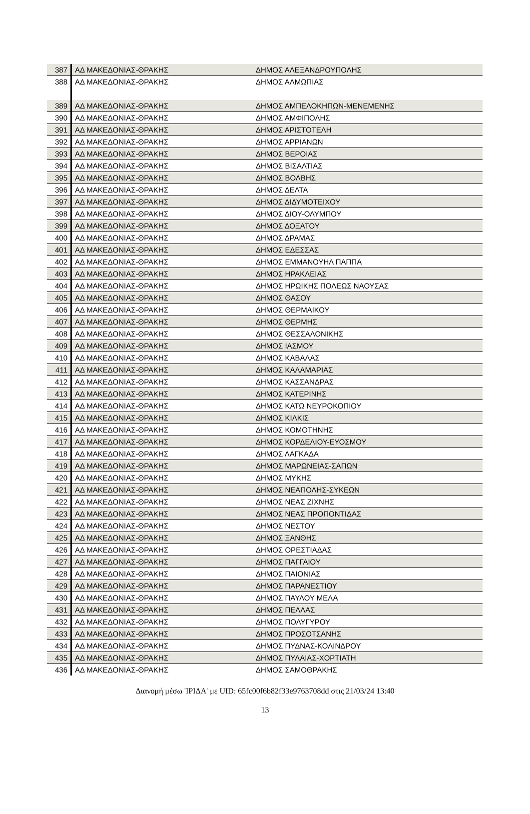| 387 | ΑΔ ΜΑΚΕΔΟΝΙΑΣ-ΘΡΑΚΗΣ | ΔΗΜΟΣ ΑΛΕΞΑΝΔΡΟΥΠΟΛΗΣ |
| 388 | ΑΔ ΜΑΚΕΔΟΝΙΑΣ-ΘΡΑΚΗΣ | ΔΗΜΟΣ ΑΛΜΩΠΙΑΣ |
| 389 | ΑΔ ΜΑΚΕΔΟΝΙΑΣ-ΘΡΑΚΗΣ | ΔΗΜΟΣ ΑΜΠΕΛΟΚΗΠΩΝ-ΜΕΝΕΜΕΝΗΣ |
| 390 | ΑΔ ΜΑΚΕΔΟΝΙΑΣ-ΘΡΑΚΗΣ | ΔΗΜΟΣ ΑΜΦΙΠΟΛΗΣ |
| 391 | ΑΔ ΜΑΚΕΔΟΝΙΑΣ-ΘΡΑΚΗΣ | ΔΗΜΟΣ ΑΡΙΣΤΟΤΕΛΗ |
| 392 | ΑΔ ΜΑΚΕΔΟΝΙΑΣ-ΘΡΑΚΗΣ | ΔΗΜΟΣ ΑΡΡΙΑΝΩΝ |
| 393 | ΑΔ ΜΑΚΕΔΟΝΙΑΣ-ΘΡΑΚΗΣ | ΔΗΜΟΣ ΒΕΡΟΙΑΣ |
| 394 | ΑΔ ΜΑΚΕΔΟΝΙΑΣ-ΘΡΑΚΗΣ | ΔΗΜΟΣ ΒΙΣΑΛΤΙΑΣ |
| 395 | ΑΔ ΜΑΚΕΔΟΝΙΑΣ-ΘΡΑΚΗΣ | ΔΗΜΟΣ ΒΟΛΒΗΣ |
| 396 | ΑΔ ΜΑΚΕΔΟΝΙΑΣ-ΘΡΑΚΗΣ | ΔΗΜΟΣ ΔΕΛΤΑ |
| 397 | ΑΔ ΜΑΚΕΔΟΝΙΑΣ-ΘΡΑΚΗΣ | ΔΗΜΟΣ ΔΙΔΥΜΟΤΕΙΧΟΥ |
| 398 | ΑΔ ΜΑΚΕΔΟΝΙΑΣ-ΘΡΑΚΗΣ | ΔΗΜΟΣ ΔΙΟΥ-ΟΛΥΜΠΟΥ |
| 399 | ΑΔ ΜΑΚΕΔΟΝΙΑΣ-ΘΡΑΚΗΣ | ΔΗΜΟΣ ΔΟΞΑΤΟΥ |
| 400 | ΑΔ ΜΑΚΕΔΟΝΙΑΣ-ΘΡΑΚΗΣ | ΔΗΜΟΣ ΔΡΑΜΑΣ |
| 401 | ΑΔ ΜΑΚΕΔΟΝΙΑΣ-ΘΡΑΚΗΣ | ΔΗΜΟΣ ΕΔΕΣΣΑΣ |
| 402 | ΑΔ ΜΑΚΕΔΟΝΙΑΣ-ΘΡΑΚΗΣ | ΔΗΜΟΣ ΕΜΜΑΝΟΥΗΛ ΠΑΠΠΑ |
| 403 | ΑΔ ΜΑΚΕΔΟΝΙΑΣ-ΘΡΑΚΗΣ | ΔΗΜΟΣ ΗΡΑΚΛΕΙΑΣ |
| 404 | ΑΔ ΜΑΚΕΔΟΝΙΑΣ-ΘΡΑΚΗΣ | ΔΗΜΟΣ ΗΡΩΙΚΗΣ ΠΟΛΕΩΣ ΝΑΟΥΣΑΣ |
| 405 | ΑΔ ΜΑΚΕΔΟΝΙΑΣ-ΘΡΑΚΗΣ | ΔΗΜΟΣ ΘΑΣΟΥ |
| 406 | ΑΔ ΜΑΚΕΔΟΝΙΑΣ-ΘΡΑΚΗΣ | ΔΗΜΟΣ ΘΕΡΜΑΙΚΟΥ |
| 407 | ΑΔ ΜΑΚΕΔΟΝΙΑΣ-ΘΡΑΚΗΣ | ΔΗΜΟΣ ΘΕΡΜΗΣ |
| 408 | ΑΔ ΜΑΚΕΔΟΝΙΑΣ-ΘΡΑΚΗΣ | ΔΗΜΟΣ ΘΕΣΣΑΛΟΝΙΚΗΣ |
| 409 | ΑΔ ΜΑΚΕΔΟΝΙΑΣ-ΘΡΑΚΗΣ | ΔΗΜΟΣ ΙΑΣΜΟΥ |
| 410 | ΑΔ ΜΑΚΕΔΟΝΙΑΣ-ΘΡΑΚΗΣ | ΔΗΜΟΣ ΚΑΒΑΛΑΣ |
| 411 | ΑΔ ΜΑΚΕΔΟΝΙΑΣ-ΘΡΑΚΗΣ | ΔΗΜΟΣ ΚΑΛΑΜΑΡΙΑΣ |
| 412 | ΑΔ ΜΑΚΕΔΟΝΙΑΣ-ΘΡΑΚΗΣ | ΔΗΜΟΣ ΚΑΣΣΑΝΔΡΑΣ |
| 413 | ΑΔ ΜΑΚΕΔΟΝΙΑΣ-ΘΡΑΚΗΣ | ΔΗΜΟΣ ΚΑΤΕΡΙΝΗΣ |
| 414 | ΑΔ ΜΑΚΕΔΟΝΙΑΣ-ΘΡΑΚΗΣ | ΔΗΜΟΣ ΚΑΤΩ ΝΕΥΡΟΚΟΠΙΟΥ |
| 415 | ΑΔ ΜΑΚΕΔΟΝΙΑΣ-ΘΡΑΚΗΣ | ΔΗΜΟΣ ΚΙΛΚΙΣ |
| 416 | ΑΔ ΜΑΚΕΔΟΝΙΑΣ-ΘΡΑΚΗΣ | ΔΗΜΟΣ ΚΟΜΟΤΗΝΗΣ |
| 417 | ΑΔ ΜΑΚΕΔΟΝΙΑΣ-ΘΡΑΚΗΣ | ΔΗΜΟΣ ΚΟΡΔΕΛΙΟΥ-ΕΥΟΣΜΟΥ |
| 418 | ΑΔ ΜΑΚΕΔΟΝΙΑΣ-ΘΡΑΚΗΣ | ΔΗΜΟΣ ΛΑΓΚΑΔΑ |
| 419 | ΑΔ ΜΑΚΕΔΟΝΙΑΣ-ΘΡΑΚΗΣ | ΔΗΜΟΣ ΜΑΡΩΝΕΙΑΣ-ΣΑΠΩΝ |
| 420 | ΑΔ ΜΑΚΕΔΟΝΙΑΣ-ΘΡΑΚΗΣ | ΔΗΜΟΣ ΜΥΚΗΣ |
| 421 | ΑΔ ΜΑΚΕΔΟΝΙΑΣ-ΘΡΑΚΗΣ | ΔΗΜΟΣ ΝΕΑΠΟΛΗΣ-ΣΥΚΕΩΝ |
| 422 | ΑΔ ΜΑΚΕΔΟΝΙΑΣ-ΘΡΑΚΗΣ | ΔΗΜΟΣ ΝΕΑΣ ΖΙΧΝΗΣ |
| 423 | ΑΔ ΜΑΚΕΔΟΝΙΑΣ-ΘΡΑΚΗΣ | ΔΗΜΟΣ ΝΕΑΣ ΠΡΟΠΟΝΤΙΔΑΣ |
| 424 | ΑΔ ΜΑΚΕΔΟΝΙΑΣ-ΘΡΑΚΗΣ | ΔΗΜΟΣ ΝΕΣΤΟΥ |
| 425 | ΑΔ ΜΑΚΕΔΟΝΙΑΣ-ΘΡΑΚΗΣ | ΔΗΜΟΣ ΞΑΝΘΗΣ |
| 426 | ΑΔ ΜΑΚΕΔΟΝΙΑΣ-ΘΡΑΚΗΣ | ΔΗΜΟΣ ΟΡΕΣΤΙΑΔΑΣ |
| 427 | ΑΔ ΜΑΚΕΔΟΝΙΑΣ-ΘΡΑΚΗΣ | ΔΗΜΟΣ ΠΑΓΓΑΙΟΥ |
| 428 | ΑΔ ΜΑΚΕΔΟΝΙΑΣ-ΘΡΑΚΗΣ | ΔΗΜΟΣ ΠΑΙΟΝΙΑΣ |
| 429 | ΑΔ ΜΑΚΕΔΟΝΙΑΣ-ΘΡΑΚΗΣ | ΔΗΜΟΣ ΠΑΡΑΝΕΣΤΙΟΥ |
| 430 | ΑΔ ΜΑΚΕΔΟΝΙΑΣ-ΘΡΑΚΗΣ | ΔΗΜΟΣ ΠΑΥΛΟΥ ΜΕΛΑ |
| 431 | ΑΔ ΜΑΚΕΔΟΝΙΑΣ-ΘΡΑΚΗΣ | ΔΗΜΟΣ ΠΕΛΛΑΣ |
| 432 | ΑΔ ΜΑΚΕΔΟΝΙΑΣ-ΘΡΑΚΗΣ | ΔΗΜΟΣ ΠΟΛΥΓΥΡΟΥ |
| 433 | ΑΔ ΜΑΚΕΔΟΝΙΑΣ-ΘΡΑΚΗΣ | ΔΗΜΟΣ ΠΡΟΣΟΤΣΑΝΗΣ |
| 434 | ΑΔ ΜΑΚΕΔΟΝΙΑΣ-ΘΡΑΚΗΣ | ΔΗΜΟΣ ΠΥΔΝΑΣ-ΚΟΛΙΝΔΡΟΥ |
| 435 | ΑΔ ΜΑΚΕΔΟΝΙΑΣ-ΘΡΑΚΗΣ | ΔΗΜΟΣ ΠΥΛΑΙΑΣ-ΧΟΡΤΙΑΤΗ |
| 436 | ΑΔ ΜΑΚΕΔΟΝΙΑΣ-ΘΡΑΚΗΣ | ΔΗΜΟΣ ΣΑΜΟΘΡΑΚΗΣ |
Διανομή μέσω 'ΙΡΙΔΑ' με UID: 65fc00f6b82f33e9763708dd στις 21/03/24 13:40
13